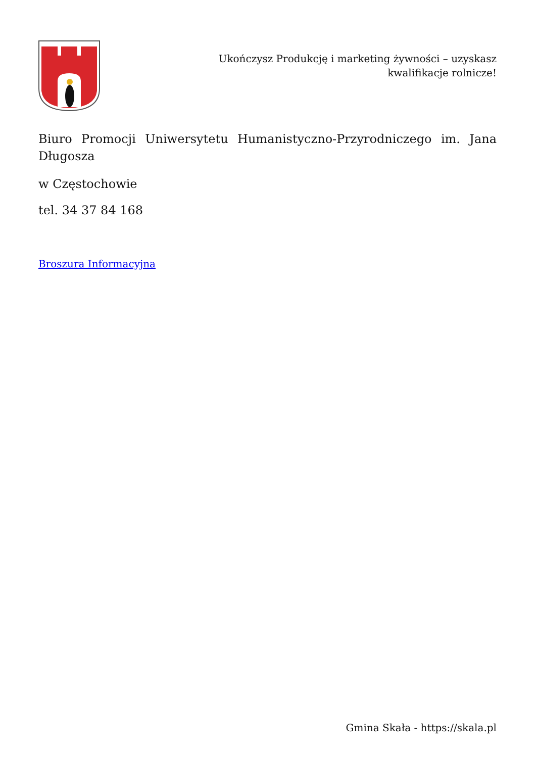Ukończysz Produkcję i marketing żywności – uzyskasz kwalifikacje rolnicze!
Biuro Promocji Uniwersytetu Humanistyczno-Przyrodniczego im. Jana Długosza
w Częstochowie
tel. 34 37 84 168
Broszura Informacyjna
Gmina Skała - https://skala.pl